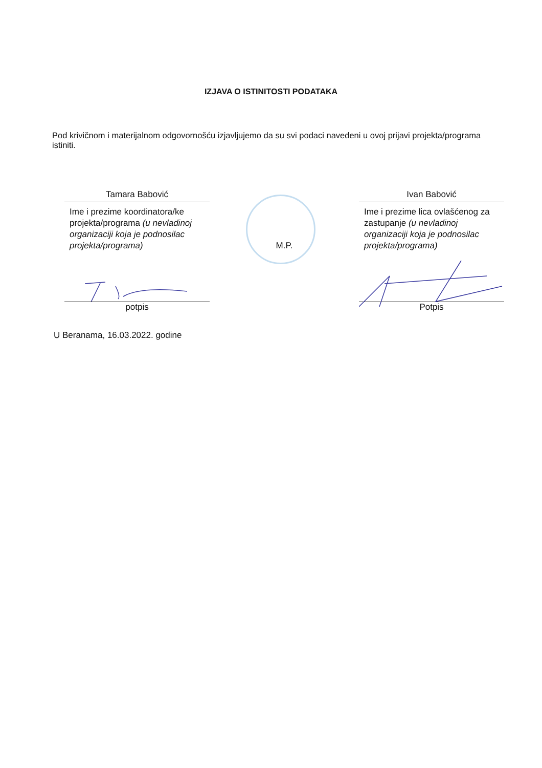IZJAVA O ISTINITOSTI PODATAKA
Pod krivičnom i materijalnom odgovornošću izjavljujemo da su svi podaci navedeni u ovoj prijavi projekta/programa istiniti.
Tamara Babović
Ime i prezime koordinatora/ke projekta/programa (u nevladinoj organizaciji koja je podnosilac projekta/programa)
potpis
M.P.
Ivan Babović
Ime i prezime lica ovlašćenog za zastupanje (u nevladinoj organizaciji koja je podnosilac projekta/programa)
Potpis
U Beranama, 16.03.2022. godine